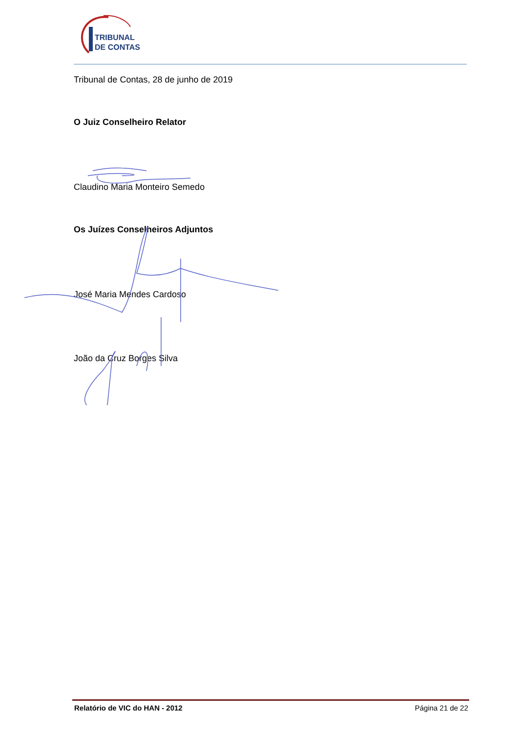TRIBUNAL
DE CONTAS
Tribunal de Contas, 28 de junho de 2019
O Juiz Conselheiro Relator
Claudino Maria Monteiro Semedo
Os Juízes Conselheiros Adjuntos
José Maria Mendes Cardoso
João da Cruz Borges Silva
Relatório de VIC do HAN - 2012 Página 21 de 22